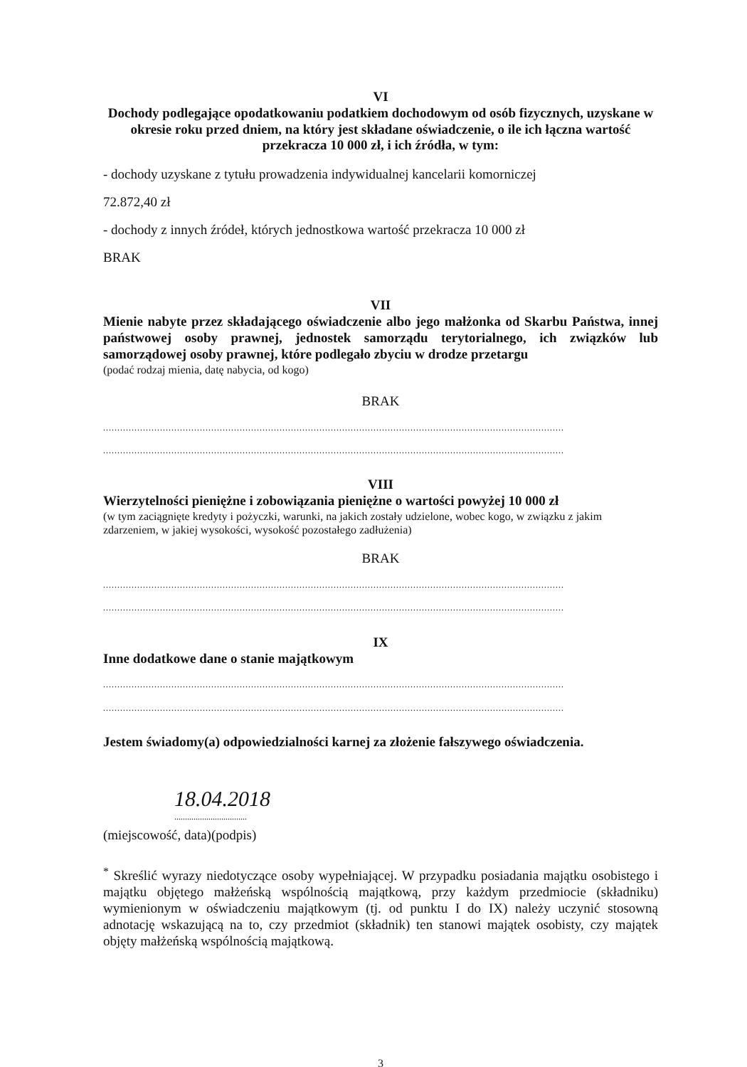VI
Dochody podlegające opodatkowaniu podatkiem dochodowym od osób fizycznych, uzyskane w okresie roku przed dniem, na który jest składane oświadczenie, o ile ich łączna wartość przekracza 10 000 zł, i ich źródła, w tym:
- dochody uzyskane z tytułu prowadzenia indywidualnej kancelarii komorniczej
72.872,40 zł
- dochody z innych źródeł, których jednostkowa wartość przekracza 10 000 zł
BRAK
VII
Mienie nabyte przez składającego oświadczenie albo jego małżonka od Skarbu Państwa, innej państwowej osoby prawnej, jednostek samorządu terytorialnego, ich związków lub samorządowej osoby prawnej, które podlegało zbyciu w drodze przetargu
(podać rodzaj mienia, datę nabycia, od kogo)
BRAK
..................................................................................................................................................................
..................................................................................................................................................................
VIII
Wierzytelności pieniężne i zobowiązania pieniężne o wartości powyżej 10 000 zł
(w tym zaciągnięte kredyty i pożyczki, warunki, na jakich zostały udzielone, wobec kogo, w związku z jakim zdarzeniem, w jakiej wysokości, wysokość pozostałego zadłużenia)
BRAK
..................................................................................................................................................................
..................................................................................................................................................................
IX
Inne dodatkowe dane o stanie majątkowym
..................................................................................................................................................................
..................................................................................................................................................................
Jestem świadomy(a) odpowiedzialności karnej za złożenie fałszywego oświadczenia.
18.04.2018
..................................
(miejscowość, data)(podpis)
<sup>*</sup> Skreślić wyrazy niedotyczące osoby wypełniającej. W przypadku posiadania majątku osobistego i majątku objętego małżeńską wspólnością majątkową, przy każdym przedmiocie (składniku) wymienionym w oświadczeniu majątkowym (tj. od punktu I do IX) należy uczynić stosowną adnotację wskazującą na to, czy przedmiot (składnik) ten stanowi majątek osobisty, czy majątek objęty małżeńską wspólnością majątkową.
3